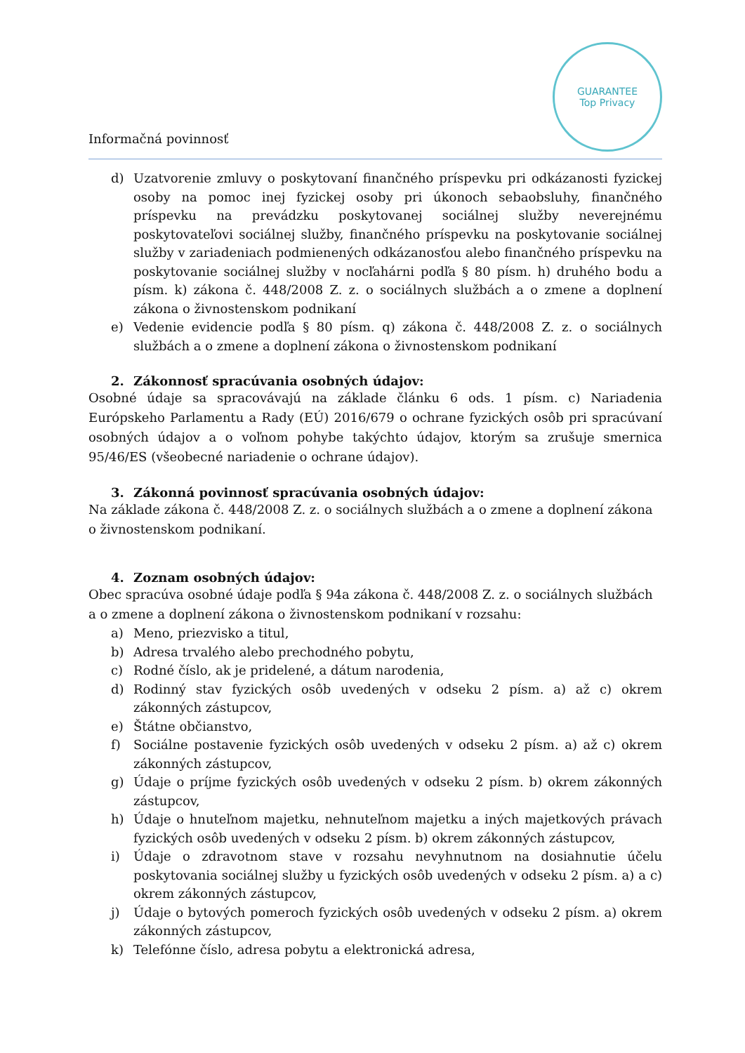Informačná povinnosť
GUARANTEE
Top Privacy
d) Uzatvorenie zmluvy o poskytovaní finančného príspevku pri odkázanosti fyzickej osoby na pomoc inej fyzickej osoby pri úkonoch sebaobsluhy, finančného príspevku na prevádzku poskytovanej sociálnej služby neverejnému poskytovateľovi sociálnej služby, finančného príspevku na poskytovanie sociálnej služby v zariadeniach podmienených odkázanosťou alebo finančného príspevku na poskytovanie sociálnej služby v nocľahárni podľa § 80 písm. h) druhého bodu a písm. k) zákona č. 448/2008 Z. z. o sociálnych službách a o zmene a doplnení zákona o živnostenskom podnikaní
e) Vedenie evidencie podľa § 80 písm. q) zákona č. 448/2008 Z. z. o sociálnych službách a o zmene a doplnení zákona o živnostenskom podnikaní
2. Zákonnosť spracúvania osobných údajov:
Osobné údaje sa spracovávajú na základe článku 6 ods. 1 písm. c) Nariadenia Európskeho Parlamentu a Rady (EÚ) 2016/679 o ochrane fyzických osôb pri spracúvaní osobných údajov a o voľnom pohybe takýchto údajov, ktorým sa zrušuje smernica 95/46/ES (všeobecné nariadenie o ochrane údajov).
3. Zákonná povinnosť spracúvania osobných údajov:
Na základe zákona č. 448/2008 Z. z. o sociálnych službách a o zmene a doplnení zákona
o živnostenskom podnikaní.
4. Zoznam osobných údajov:
Obec spracúva osobné údaje podľa § 94a zákona č. 448/2008 Z. z. o sociálnych službách
a o zmene a doplnení zákona o živnostenskom podnikaní v rozsahu:
a) Meno, priezvisko a titul,
b) Adresa trvalého alebo prechodného pobytu,
c) Rodné číslo, ak je pridelené, a dátum narodenia,
d) Rodinný stav fyzických osôb uvedených v odseku 2 písm. a) až c) okrem zákonných zástupcov,
e) Štátne občianstvo,
f) Sociálne postavenie fyzických osôb uvedených v odseku 2 písm. a) až c) okrem zákonných zástupcov,
g) Údaje o príjme fyzických osôb uvedených v odseku 2 písm. b) okrem zákonných zástupcov,
h) Údaje o hnuteľnom majetku, nehnuteľnom majetku a iných majetkových právach fyzických osôb uvedených v odseku 2 písm. b) okrem zákonných zástupcov,
i) Údaje o zdravotnom stave v rozsahu nevyhnutnom na dosiahnutie účelu poskytovania sociálnej služby u fyzických osôb uvedených v odseku 2 písm. a) a c) okrem zákonných zástupcov,
j) Údaje o bytových pomeroch fyzických osôb uvedených v odseku 2 písm. a) okrem zákonných zástupcov,
k) Telefónne číslo, adresa pobytu a elektronická adresa,